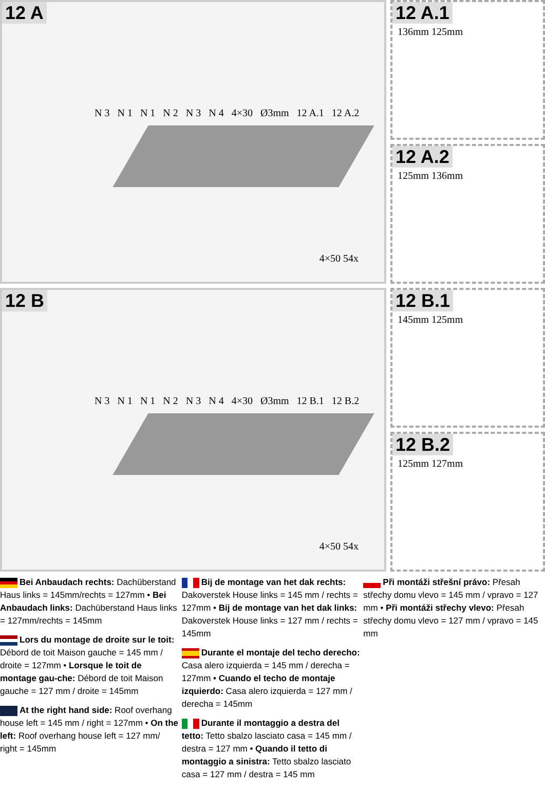12 A
N 3 N 1 N 1 N 2 N 3 N 4 4×30 Ø3mm 12 A.1 12 A.2
4×50 54x
12 A.1
136mm 125mm
12 A.2
125mm 136mm
12 B
N 3 N 1 N 1 N 2 N 3 N 4 4×30 Ø3mm 12 B.1 12 B.2
4×50 54x
12 B.1
145mm 125mm
12 B.2
125mm 127mm
Bei Anbaudach rechts: Dachüberstand Haus links = 145mm/rechts = 127mm • Bei Anbaudach links: Dachüberstand Haus links = 127mm/rechts = 145mm
Lors du montage de droite sur le toit: Débord de toit Maison gauche = 145 mm / droite = 127mm • Lorsque le toit de montage gau-che: Débord de toit Maison gauche = 127 mm / droite = 145mm
At the right hand side: Roof overhang house left = 145 mm / right = 127mm • On the left: Roof overhang house left = 127 mm/ right = 145mm
Bij de montage van het dak rechts: Dakoverstek House links = 145 mm / rechts = 127mm • Bij de montage van het dak links: Dakoverstek House links = 127 mm / rechts = 145mm
Durante el montaje del techo derecho: Casa alero izquierda = 145 mm / derecha = 127mm • Cuando el techo de montaje izquierdo: Casa alero izquierda = 127 mm / derecha = 145mm
Durante il montaggio a destra del tetto: Tetto sbalzo lasciato casa = 145 mm / destra = 127 mm • Quando il tetto di montaggio a sinistra: Tetto sbalzo lasciato casa = 127 mm / destra = 145 mm
Při montáži střešní právo: Přesah střechy domu vlevo = 145 mm / vpravo = 127 mm • Při montáži střechy vlevo: Přesah střechy domu vlevo = 127 mm / vpravo = 145 mm